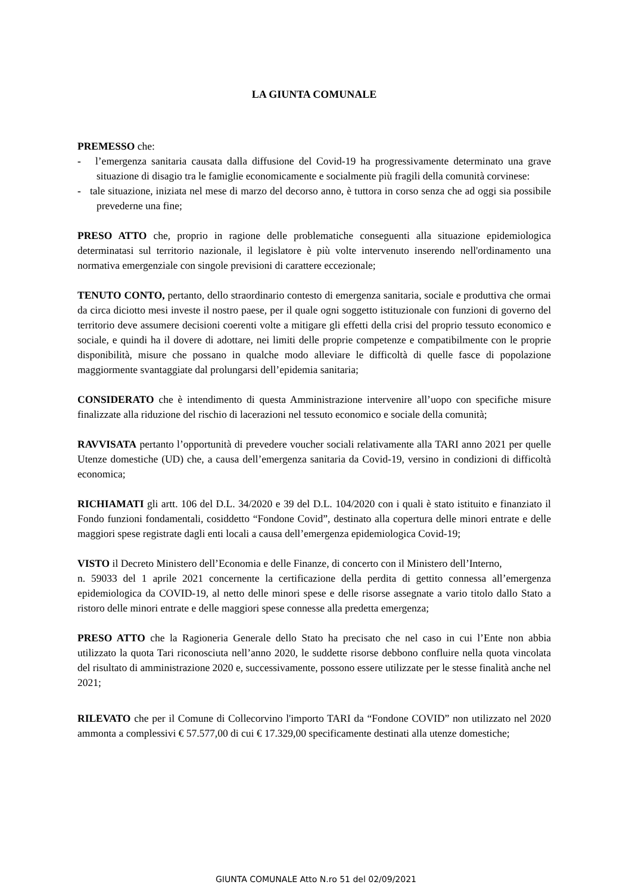LA GIUNTA COMUNALE
PREMESSO che:
- l’emergenza sanitaria causata dalla diffusione del Covid-19 ha progressivamente determinato una grave situazione di disagio tra le famiglie economicamente e socialmente più fragili della comunità corvinese:
- tale situazione, iniziata nel mese di marzo del decorso anno, è tuttora in corso senza che ad oggi sia possibile prevederne una fine;
PRESO ATTO che, proprio in ragione delle problematiche conseguenti alla situazione epidemiologica determinatasi sul territorio nazionale, il legislatore è più volte intervenuto inserendo nell'ordinamento una normativa emergenziale con singole previsioni di carattere eccezionale;
TENUTO CONTO, pertanto, dello straordinario contesto di emergenza sanitaria, sociale e produttiva che ormai da circa diciotto mesi investe il nostro paese, per il quale ogni soggetto istituzionale con funzioni di governo del territorio deve assumere decisioni coerenti volte a mitigare gli effetti della crisi del proprio tessuto economico e sociale, e quindi ha il dovere di adottare, nei limiti delle proprie competenze e compatibilmente con le proprie disponibilità, misure che possano in qualche modo alleviare le difficoltà di quelle fasce di popolazione maggiormente svantaggiate dal prolungarsi dell’epidemia sanitaria;
CONSIDERATO che è intendimento di questa Amministrazione intervenire all’uopo con specifiche misure finalizzate alla riduzione del rischio di lacerazioni nel tessuto economico e sociale della comunità;
RAVVISATA pertanto l’opportunità di prevedere voucher sociali relativamente alla TARI anno 2021 per quelle Utenze domestiche (UD) che, a causa dell’emergenza sanitaria da Covid-19, versino in condizioni di difficoltà economica;
RICHIAMATI gli artt. 106 del D.L. 34/2020 e 39 del D.L. 104/2020 con i quali è stato istituito e finanziato il Fondo funzioni fondamentali, cosiddetto “Fondone Covid”, destinato alla copertura delle minori entrate e delle maggiori spese registrate dagli enti locali a causa dell’emergenza epidemiologica Covid-19;
VISTO il Decreto Ministero dell’Economia e delle Finanze, di concerto con il Ministero dell’Interno,
n. 59033 del 1 aprile 2021 concernente la certificazione della perdita di gettito connessa all’emergenza epidemiologica da COVID-19, al netto delle minori spese e delle risorse assegnate a vario titolo dallo Stato a ristoro delle minori entrate e delle maggiori spese connesse alla predetta emergenza;
PRESO ATTO che la Ragioneria Generale dello Stato ha precisato che nel caso in cui l’Ente non abbia utilizzato la quota Tari riconosciuta nell’anno 2020, le suddette risorse debbono confluire nella quota vincolata del risultato di amministrazione 2020 e, successivamente, possono essere utilizzate per le stesse finalità anche nel 2021;
RILEVATO che per il Comune di Collecorvino l'importo TARI da “Fondone COVID” non utilizzato nel 2020 ammonta a complessivi € 57.577,00 di cui € 17.329,00 specificamente destinati alla utenze domestiche;
GIUNTA COMUNALE Atto N.ro 51 del 02/09/2021